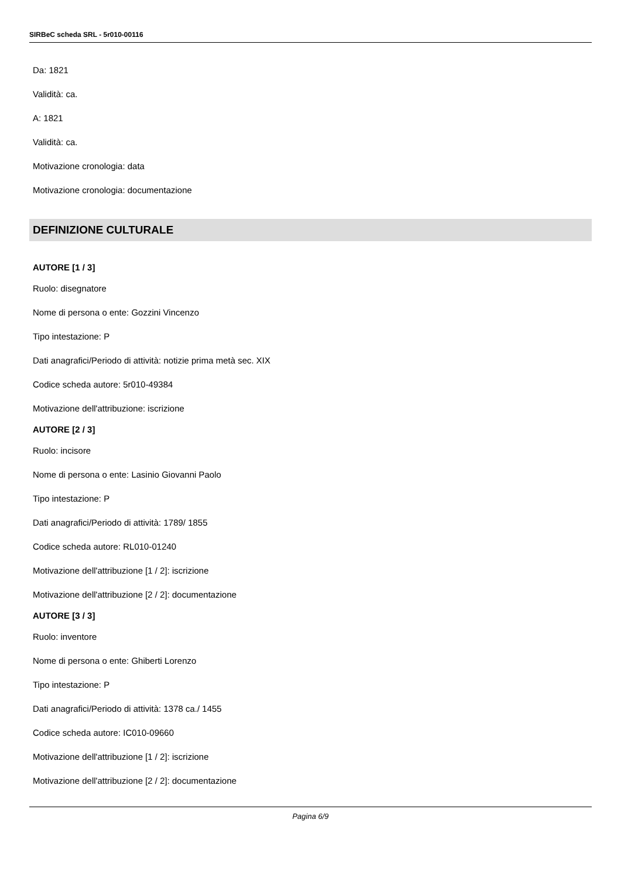SIRBeC scheda SRL - 5r010-00116
Da: 1821
Validità: ca.
A: 1821
Validità: ca.
Motivazione cronologia: data
Motivazione cronologia: documentazione
DEFINIZIONE CULTURALE
AUTORE [1 / 3]
Ruolo: disegnatore
Nome di persona o ente: Gozzini Vincenzo
Tipo intestazione: P
Dati anagrafici/Periodo di attività: notizie prima metà sec. XIX
Codice scheda autore: 5r010-49384
Motivazione dell'attribuzione: iscrizione
AUTORE [2 / 3]
Ruolo: incisore
Nome di persona o ente: Lasinio Giovanni Paolo
Tipo intestazione: P
Dati anagrafici/Periodo di attività: 1789/ 1855
Codice scheda autore: RL010-01240
Motivazione dell'attribuzione [1 / 2]: iscrizione
Motivazione dell'attribuzione [2 / 2]: documentazione
AUTORE [3 / 3]
Ruolo: inventore
Nome di persona o ente: Ghiberti Lorenzo
Tipo intestazione: P
Dati anagrafici/Periodo di attività: 1378 ca./ 1455
Codice scheda autore: IC010-09660
Motivazione dell'attribuzione [1 / 2]: iscrizione
Motivazione dell'attribuzione [2 / 2]: documentazione
Pagina 6/9